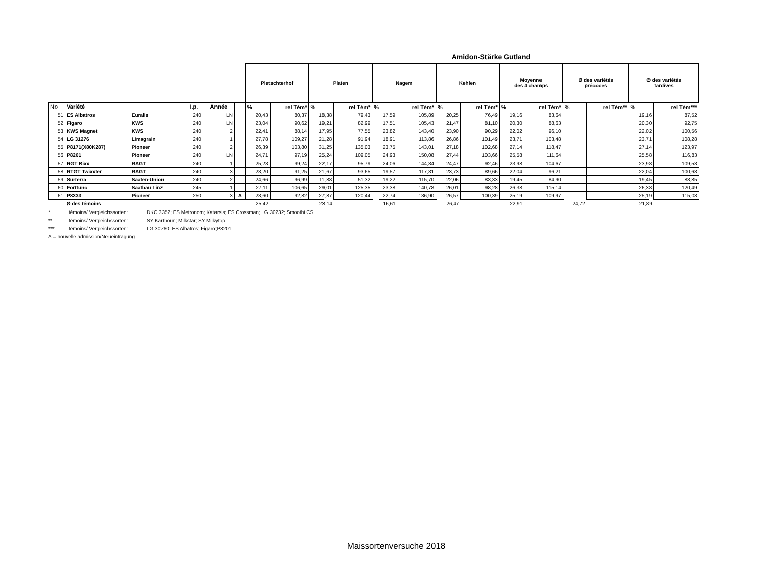Amidon-Stärke Gutland
| | | | | | | Pletschterhof | | Platen | | Nagem | | Kehlen | | Moyenne des 4 champs | | Ø des variétés précoces | | Ø des variétés tardives | |
| --- | --- | --- | --- | --- | --- | --- | --- | --- | --- | --- | --- | --- | --- | --- | --- | --- | --- | --- | --- |
| No | Variété | | I.p. | Année | | % | rel Tém* | % | rel Tém* | % | rel Tém* | % | rel Tém* | % | rel Tém* | % | rel Tém** | % | rel Tém*** |
| 51 | ES Albatros | Euralis | 240 | LN | | 20,43 | 80,37 | 18,38 | 79,43 | 17,59 | 105,89 | 20,25 | 76,49 | 19,16 | 83,64 | | | 19,16 | 87,52 |
| 52 | Figaro | KWS | 240 | LN | | 23,04 | 90,62 | 19,21 | 82,99 | 17,51 | 105,43 | 21,47 | 81,10 | 20,30 | 88,63 | | | 20,30 | 92,75 |
| 53 | KWS Magnet | KWS | 240 | 2 | | 22,41 | 88,14 | 17,95 | 77,55 | 23,82 | 143,40 | 23,90 | 90,29 | 22,02 | 96,10 | | | 22,02 | 100,56 |
| 54 | LG 31276 | Limagrain | 240 | 1 | | 27,78 | 109,27 | 21,28 | 91,94 | 18,91 | 113,86 | 26,86 | 101,49 | 23,71 | 103,48 | | | 23,71 | 108,28 |
| 55 | P8171(X80K287) | Pioneer | 240 | 2 | | 26,39 | 103,80 | 31,25 | 135,03 | 23,75 | 143,01 | 27,18 | 102,68 | 27,14 | 118,47 | | | 27,14 | 123,97 |
| 56 | P8201 | Pioneer | 240 | LN | | 24,71 | 97,19 | 25,24 | 109,05 | 24,93 | 150,08 | 27,44 | 103,66 | 25,58 | 111,64 | | | 25,58 | 116,83 |
| 57 | RGT Bixx | RAGT | 240 | 1 | | 25,23 | 99,24 | 22,17 | 95,79 | 24,06 | 144,84 | 24,47 | 92,46 | 23,98 | 104,67 | | | 23,98 | 109,53 |
| 58 | RTGT Twixxter | RAGT | 240 | 3 | | 23,20 | 91,25 | 21,67 | 93,65 | 19,57 | 117,81 | 23,73 | 89,66 | 22,04 | 96,21 | | | 22,04 | 100,68 |
| 59 | Surterra | Saaten-Union | 240 | 2 | | 24,66 | 96,99 | 11,88 | 51,32 | 19,22 | 115,70 | 22,06 | 83,33 | 19,45 | 84,90 | | | 19,45 | 88,85 |
| 60 | Forttuno | Saatbau Linz | 245 | 1 | | 27,11 | 106,65 | 29,01 | 125,35 | 23,38 | 140,78 | 26,01 | 98,28 | 26,38 | 115,14 | | | 26,38 | 120,49 |
| 61 | P8333 | Pioneer | 250 | 3 | A | 23,60 | 92,82 | 27,87 | 120,44 | 22,74 | 136,90 | 26,57 | 100,39 | 25,19 | 109,97 | | | 25,19 | 115,08 |
| | Ø des témoins | | | | | 25,42 | | 23,14 | | 16,61 | | 26,47 | | 22,91 | | 24,72 | | 21,89 | |
* témoins/ Vergleichssorten: DKC 3352; ES Metronom; Katarsis; ES Crossman; LG 30232; Smoothi CS
** témoins/ Vergleichssorten: SY Karthoun; Milkstar; SY Milkytop
*** témoins/ Vergleichssorten: LG 30260; ES Albatros; Figaro;P8201
A = nouvelle admission/Neueintragung
Maissortenversuche 2018